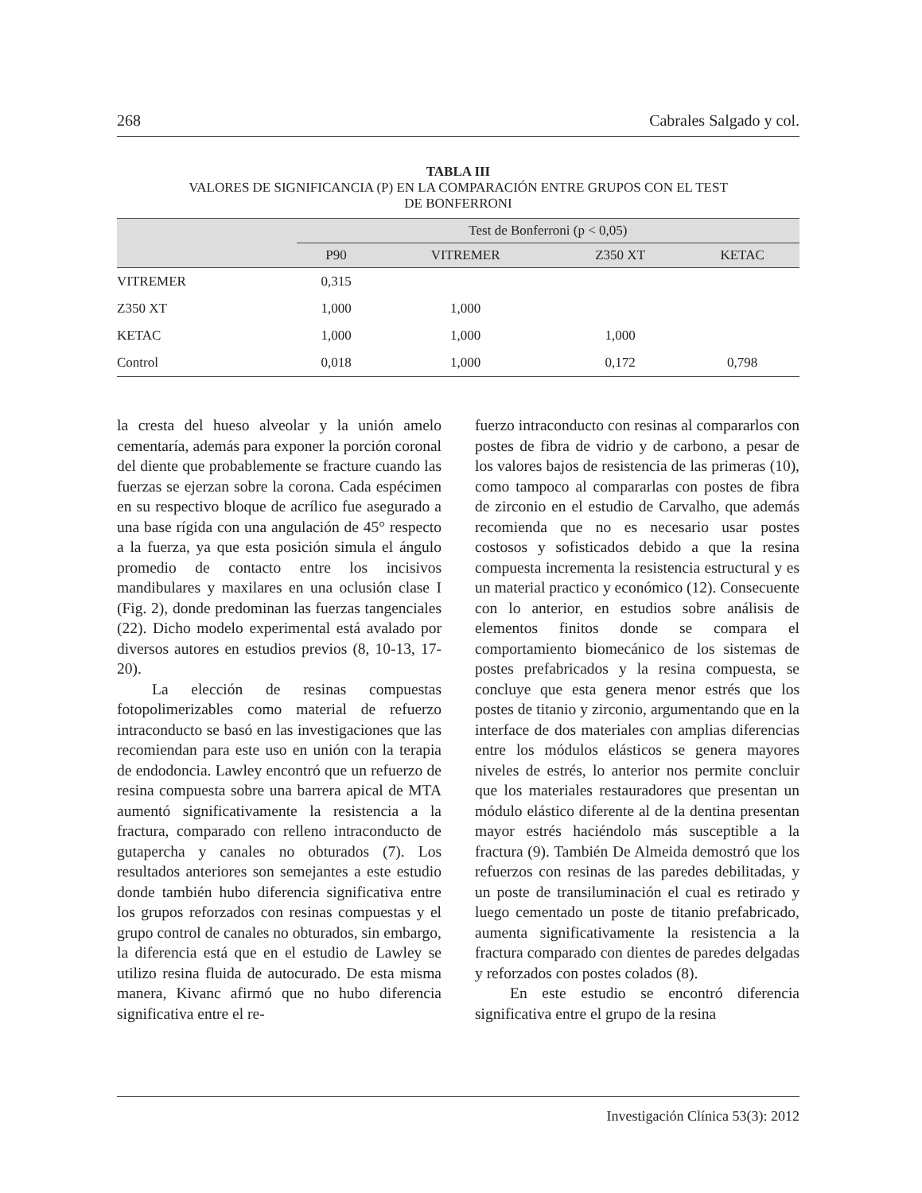268 Cabrales Salgado y col.
TABLA III
VALORES DE SIGNIFICANCIA (P) EN LA COMPARACIÓN ENTRE GRUPOS CON EL TEST
DE BONFERRONI
| | Test de Bonferroni (p < 0,05) | | | |
| --- | --- | --- | --- | --- |
| | P90 | VITREMER | Z350 XT | KETAC |
| VITREMER | 0,315 | | | |
| Z350 XT | 1,000 | 1,000 | | |
| KETAC | 1,000 | 1,000 | 1,000 | |
| Control | 0,018 | 1,000 | 0,172 | 0,798 |
la cresta del hueso alveolar y la unión amelo cementaría, además para exponer la porción coronal del diente que probablemente se fracture cuando las fuerzas se ejerzan sobre la corona. Cada espécimen en su respectivo bloque de acrílico fue asegurado a una base rígida con una angulación de 45° respecto a la fuerza, ya que esta posición simula el ángulo promedio de contacto entre los incisivos mandibulares y maxilares en una oclusión clase I (Fig. 2), donde predominan las fuerzas tangenciales (22). Dicho modelo experimental está avalado por diversos autores en estudios previos (8, 10-13, 17-20).
La elección de resinas compuestas fotopolimerizables como material de refuerzo intraconducto se basó en las investigaciones que las recomiendan para este uso en unión con la terapia de endodoncia. Lawley encontró que un refuerzo de resina compuesta sobre una barrera apical de MTA aumentó significativamente la resistencia a la fractura, comparado con relleno intraconducto de gutapercha y canales no obturados (7). Los resultados anteriores son semejantes a este estudio donde también hubo diferencia significativa entre los grupos reforzados con resinas compuestas y el grupo control de canales no obturados, sin embargo, la diferencia está que en el estudio de Lawley se utilizo resina fluida de autocurado. De esta misma manera, Kivanc afirmó que no hubo diferencia significativa entre el re-
fuerzo intraconducto con resinas al compararlos con postes de fibra de vidrio y de carbono, a pesar de los valores bajos de resistencia de las primeras (10), como tampoco al compararlas con postes de fibra de zirconio en el estudio de Carvalho, que además recomienda que no es necesario usar postes costosos y sofisticados debido a que la resina compuesta incrementa la resistencia estructural y es un material practico y económico (12). Consecuente con lo anterior, en estudios sobre análisis de elementos finitos donde se compara el comportamiento biomecánico de los sistemas de postes prefabricados y la resina compuesta, se concluye que esta genera menor estrés que los postes de titanio y zirconio, argumentando que en la interface de dos materiales con amplias diferencias entre los módulos elásticos se genera mayores niveles de estrés, lo anterior nos permite concluir que los materiales restauradores que presentan un módulo elástico diferente al de la dentina presentan mayor estrés haciéndolo más susceptible a la fractura (9). También De Almeida demostró que los refuerzos con resinas de las paredes debilitadas, y un poste de transiluminación el cual es retirado y luego cementado un poste de titanio prefabricado, aumenta significativamente la resistencia a la fractura comparado con dientes de paredes delgadas y reforzados con postes colados (8).
En este estudio se encontró diferencia significativa entre el grupo de la resina
Investigación Clínica 53(3): 2012